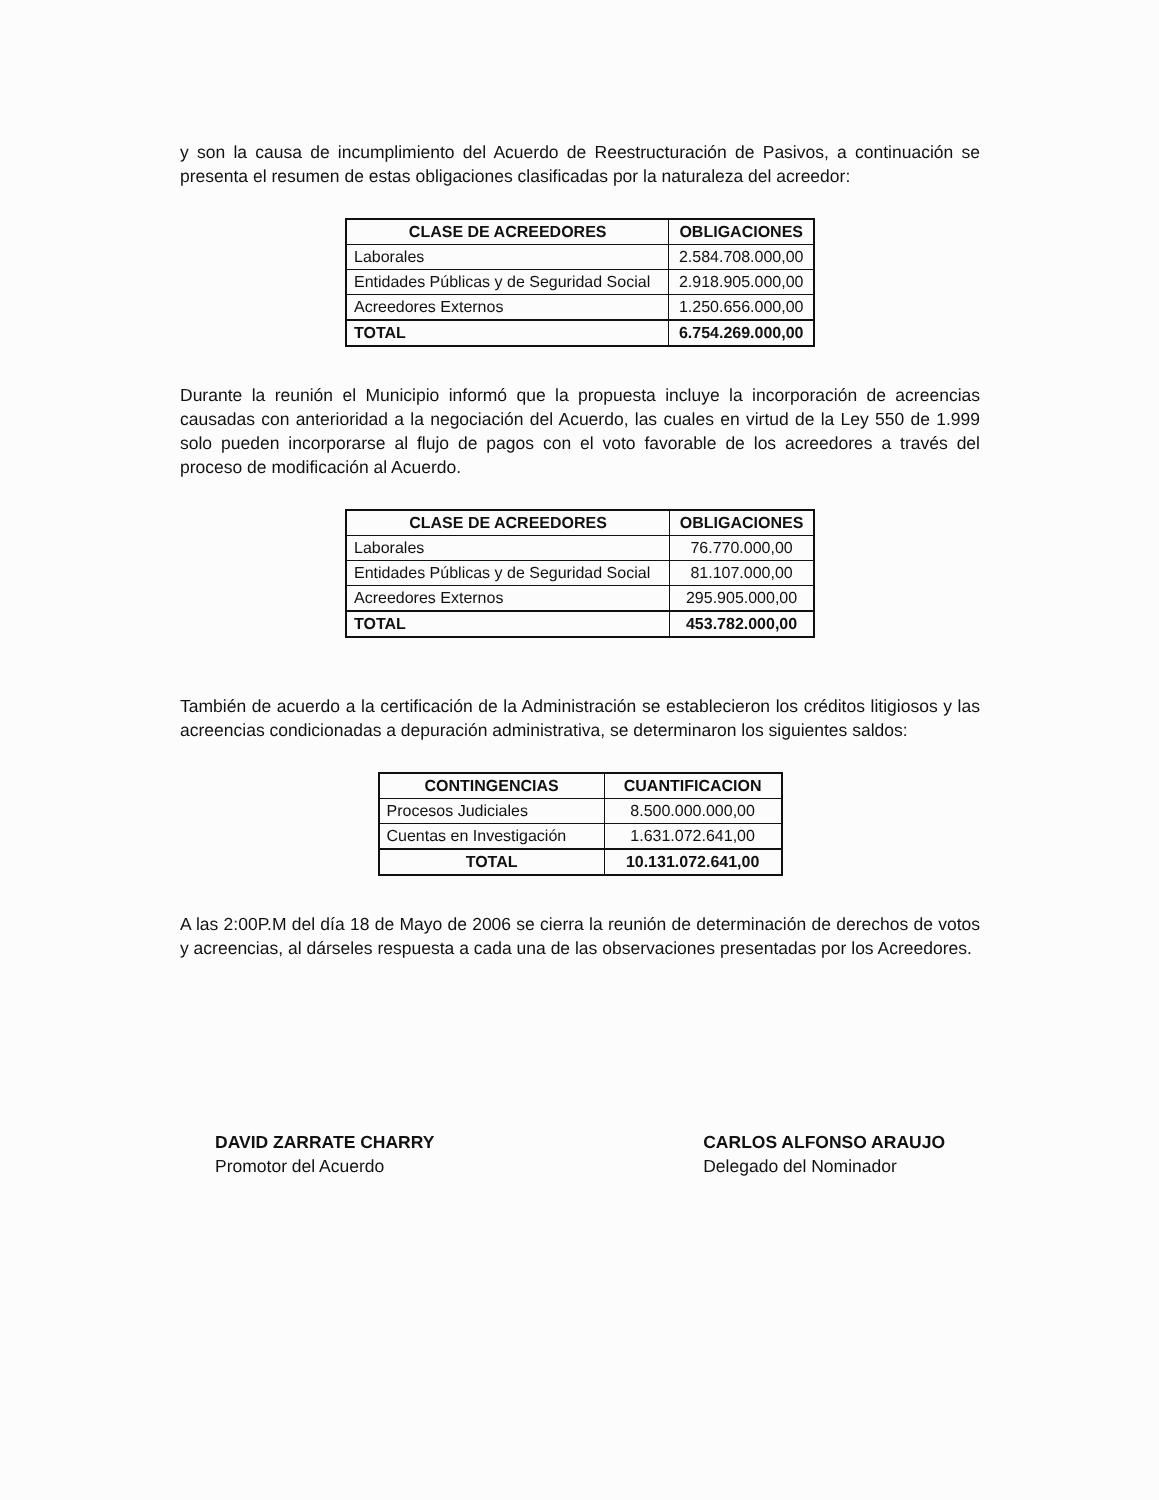y son la causa de incumplimiento del Acuerdo de Reestructuración de Pasivos, a continuación se presenta el resumen de estas obligaciones clasificadas por la naturaleza del acreedor:
| CLASE DE ACREEDORES | OBLIGACIONES |
| --- | --- |
| Laborales | 2.584.708.000,00 |
| Entidades Públicas y de Seguridad Social | 2.918.905.000,00 |
| Acreedores Externos | 1.250.656.000,00 |
| TOTAL | 6.754.269.000,00 |
Durante la reunión el Municipio informó que la propuesta incluye la incorporación de acreencias causadas con anterioridad a la negociación del Acuerdo, las cuales en virtud de la Ley 550 de 1.999 solo pueden incorporarse al flujo de pagos con el voto favorable de los acreedores a través del proceso de modificación al Acuerdo.
| CLASE DE ACREEDORES | OBLIGACIONES |
| --- | --- |
| Laborales | 76.770.000,00 |
| Entidades Públicas y de Seguridad Social | 81.107.000,00 |
| Acreedores Externos | 295.905.000,00 |
| TOTAL | 453.782.000,00 |
También de acuerdo a la certificación de la Administración se establecieron los créditos litigiosos y las acreencias condicionadas a depuración administrativa, se determinaron los siguientes saldos:
| CONTINGENCIAS | CUANTIFICACION |
| --- | --- |
| Procesos Judiciales | 8.500.000.000,00 |
| Cuentas en Investigación | 1.631.072.641,00 |
| TOTAL | 10.131.072.641,00 |
A las 2:00P.M del día 18 de Mayo de 2006 se cierra la reunión de determinación de derechos de votos y acreencias, al dárseles respuesta a cada una de las observaciones presentadas por los Acreedores.
DAVID ZARRATE CHARRY
Promotor del Acuerdo
CARLOS ALFONSO ARAUJO
Delegado del Nominador